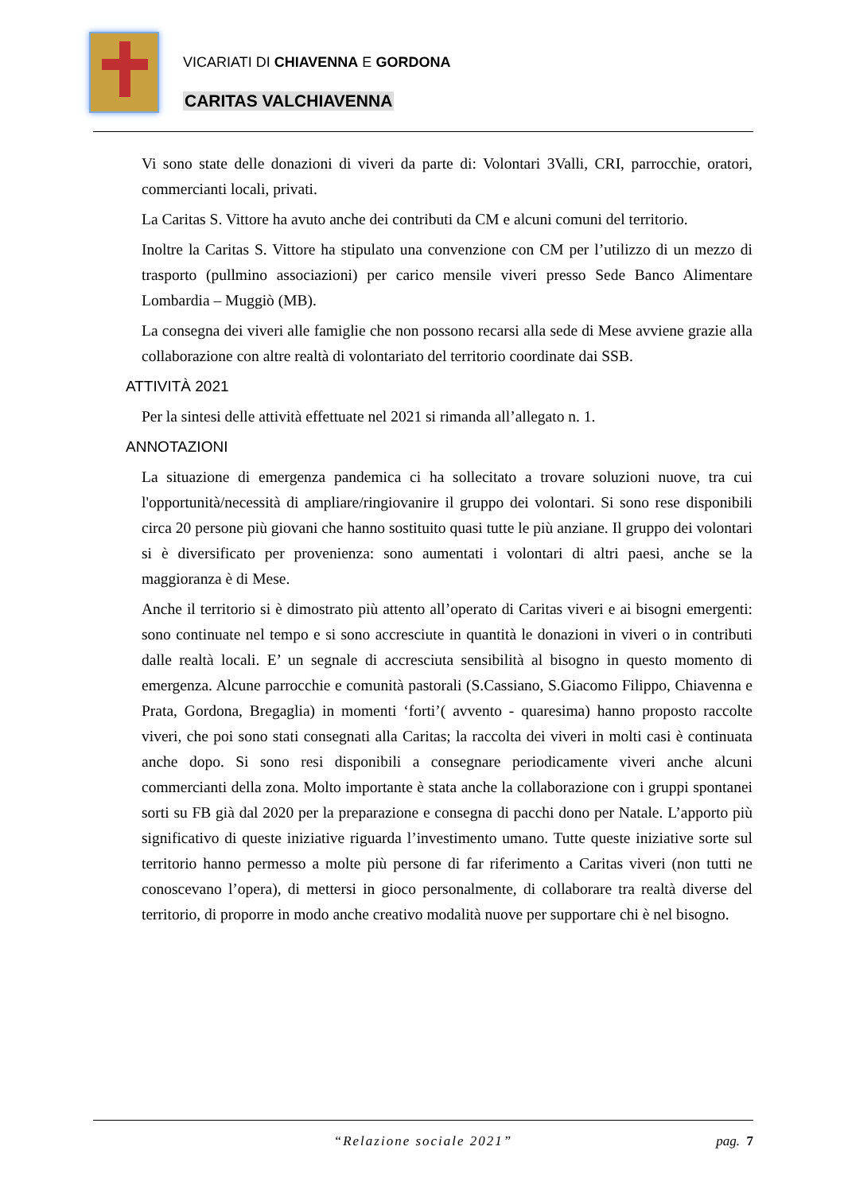VICARIATI DI CHIAVENNA E GORDONA
CARITAS VALCHIAVENNA
Vi sono state delle donazioni di viveri da parte di: Volontari 3Valli, CRI, parrocchie, oratori, commercianti locali, privati.
La Caritas S. Vittore ha avuto anche dei contributi da CM e alcuni comuni del territorio.
Inoltre la Caritas S. Vittore ha stipulato una convenzione con CM per l’utilizzo di un mezzo di trasporto (pullmino associazioni) per carico mensile viveri presso Sede Banco Alimentare Lombardia – Muggiò (MB).
La consegna dei viveri alle famiglie che non possono recarsi alla sede di Mese avviene grazie alla collaborazione con altre realtà di volontariato del territorio coordinate dai SSB.
ATTIVITÀ 2021
Per la sintesi delle attività effettuate nel 2021 si rimanda all’allegato n. 1.
ANNOTAZIONI
La situazione di emergenza pandemica ci ha sollecitato a trovare soluzioni nuove, tra cui l'opportunità/necessità di ampliare/ringiovanire il gruppo dei volontari. Si sono rese disponibili circa 20 persone più giovani che hanno sostituito quasi tutte le più anziane. Il gruppo dei volontari si è diversificato per provenienza: sono aumentati i volontari di altri paesi, anche se la maggioranza è di Mese.
Anche il territorio si è dimostrato più attento all’operato di Caritas viveri e ai bisogni emergenti: sono continuate nel tempo e si sono accresciute in quantità le donazioni in viveri o in contributi dalle realtà locali. E’ un segnale di accresciuta sensibilità al bisogno in questo momento di emergenza. Alcune parrocchie e comunità pastorali (S.Cassiano, S.Giacomo Filippo, Chiavenna e Prata, Gordona, Bregaglia) in momenti ‘forti’( avvento - quaresima) hanno proposto raccolte viveri, che poi sono stati consegnati alla Caritas; la raccolta dei viveri in molti casi è continuata anche dopo. Si sono resi disponibili a consegnare periodicamente viveri anche alcuni commercianti della zona. Molto importante è stata anche la collaborazione con i gruppi spontanei sorti su FB già dal 2020 per la preparazione e consegna di pacchi dono per Natale. L’apporto più significativo di queste iniziative riguarda l’investimento umano. Tutte queste iniziative sorte sul territorio hanno permesso a molte più persone di far riferimento a Caritas viveri (non tutti ne conoscevano l’opera), di mettersi in gioco personalmente, di collaborare tra realtà diverse del territorio, di proporre in modo anche creativo modalità nuove per supportare chi è nel bisogno.
“Relazione sociale 2021”
pag. 7